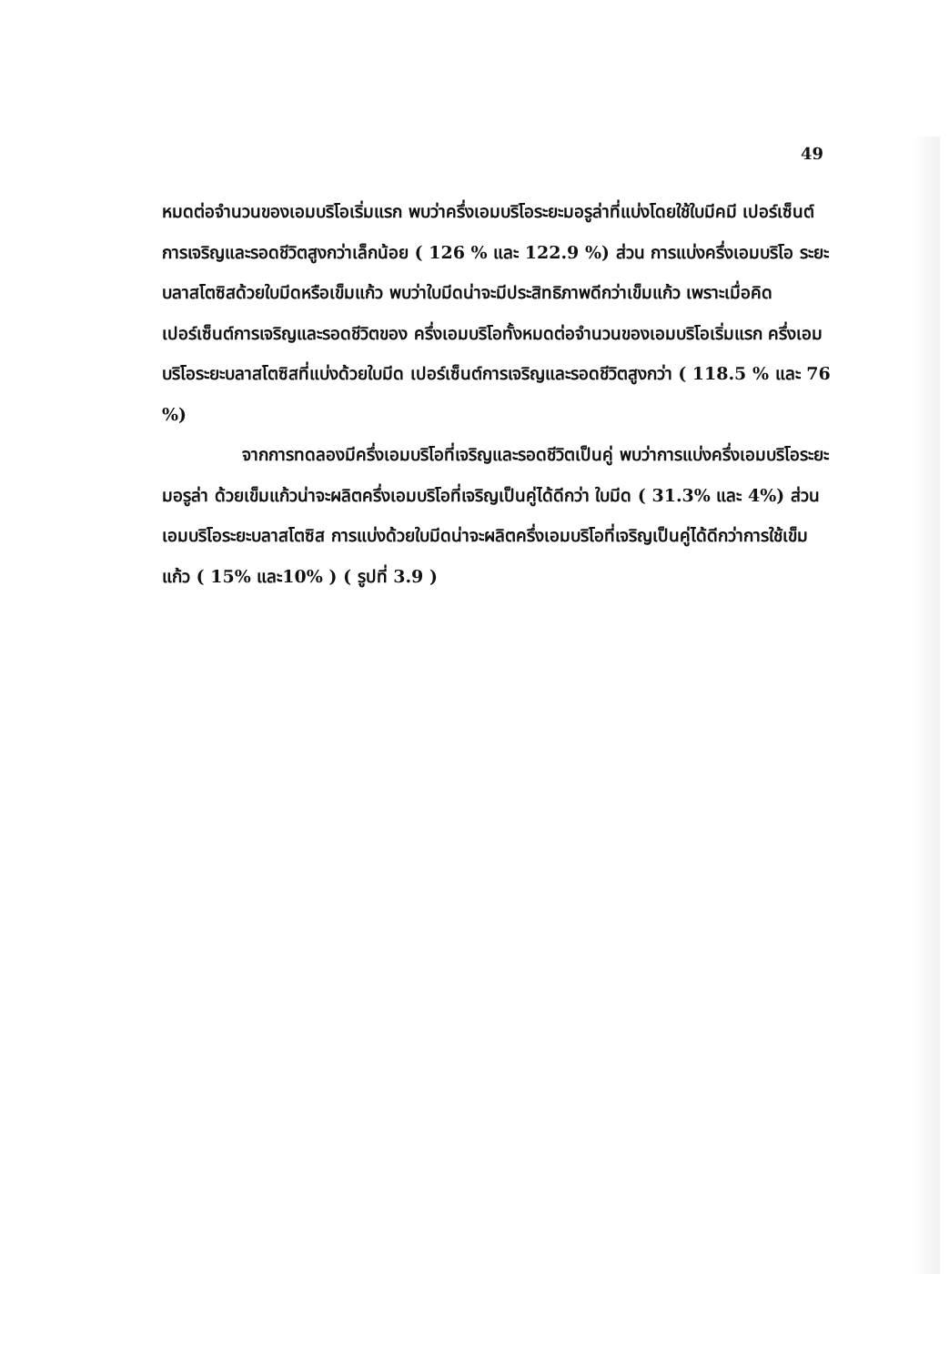49
หมดต่อจำนวนของเอมบริโอเริ่มแรก พบว่าครึ่งเอมบริโอระยะมอรูล่าที่แบ่งโดยใช้ใบมีคมี เปอร์เซ็นต์การเจริญและรอดชีวิตสูงกว่าเล็กน้อย ( 126 % และ 122.9 %) ส่วน การแบ่งครึ่งเอมบริโอ ระยะบลาสโตซิสด้วยใบมีดหรือเข็มแก้ว พบว่าใบมีดน่าจะมีประสิทธิภาพดีกว่าเข็มแก้ว เพราะเมื่อคิดเปอร์เซ็นต์การเจริญและรอดชีวิตของ ครึ่งเอมบริโอทั้งหมดต่อจำนวนของเอมบริโอเริ่มแรก ครึ่งเอมบริโอระยะบลาสโตซิสที่แบ่งด้วยใบมีด เปอร์เซ็นต์การเจริญและรอดชีวิตสูงกว่า ( 118.5 % และ 76 %)
จากการทดลองมีครึ่งเอมบริโอที่เจริญและรอดชีวิตเป็นคู่ พบว่าการแบ่งครึ่งเอมบริโอระยะมอรูล่า ด้วยเข็มแก้วน่าจะผลิตครึ่งเอมบริโอที่เจริญเป็นคู่ได้ดีกว่า ใบมีด ( 31.3% และ 4%) ส่วนเอมบริโอระยะบลาสโตซิส การแบ่งด้วยใบมีดน่าจะผลิตครึ่งเอมบริโอที่เจริญเป็นคู่ได้ดีกว่าการใช้เข็มแก้ว ( 15% และ10% ) ( รูปที่ 3.9 )